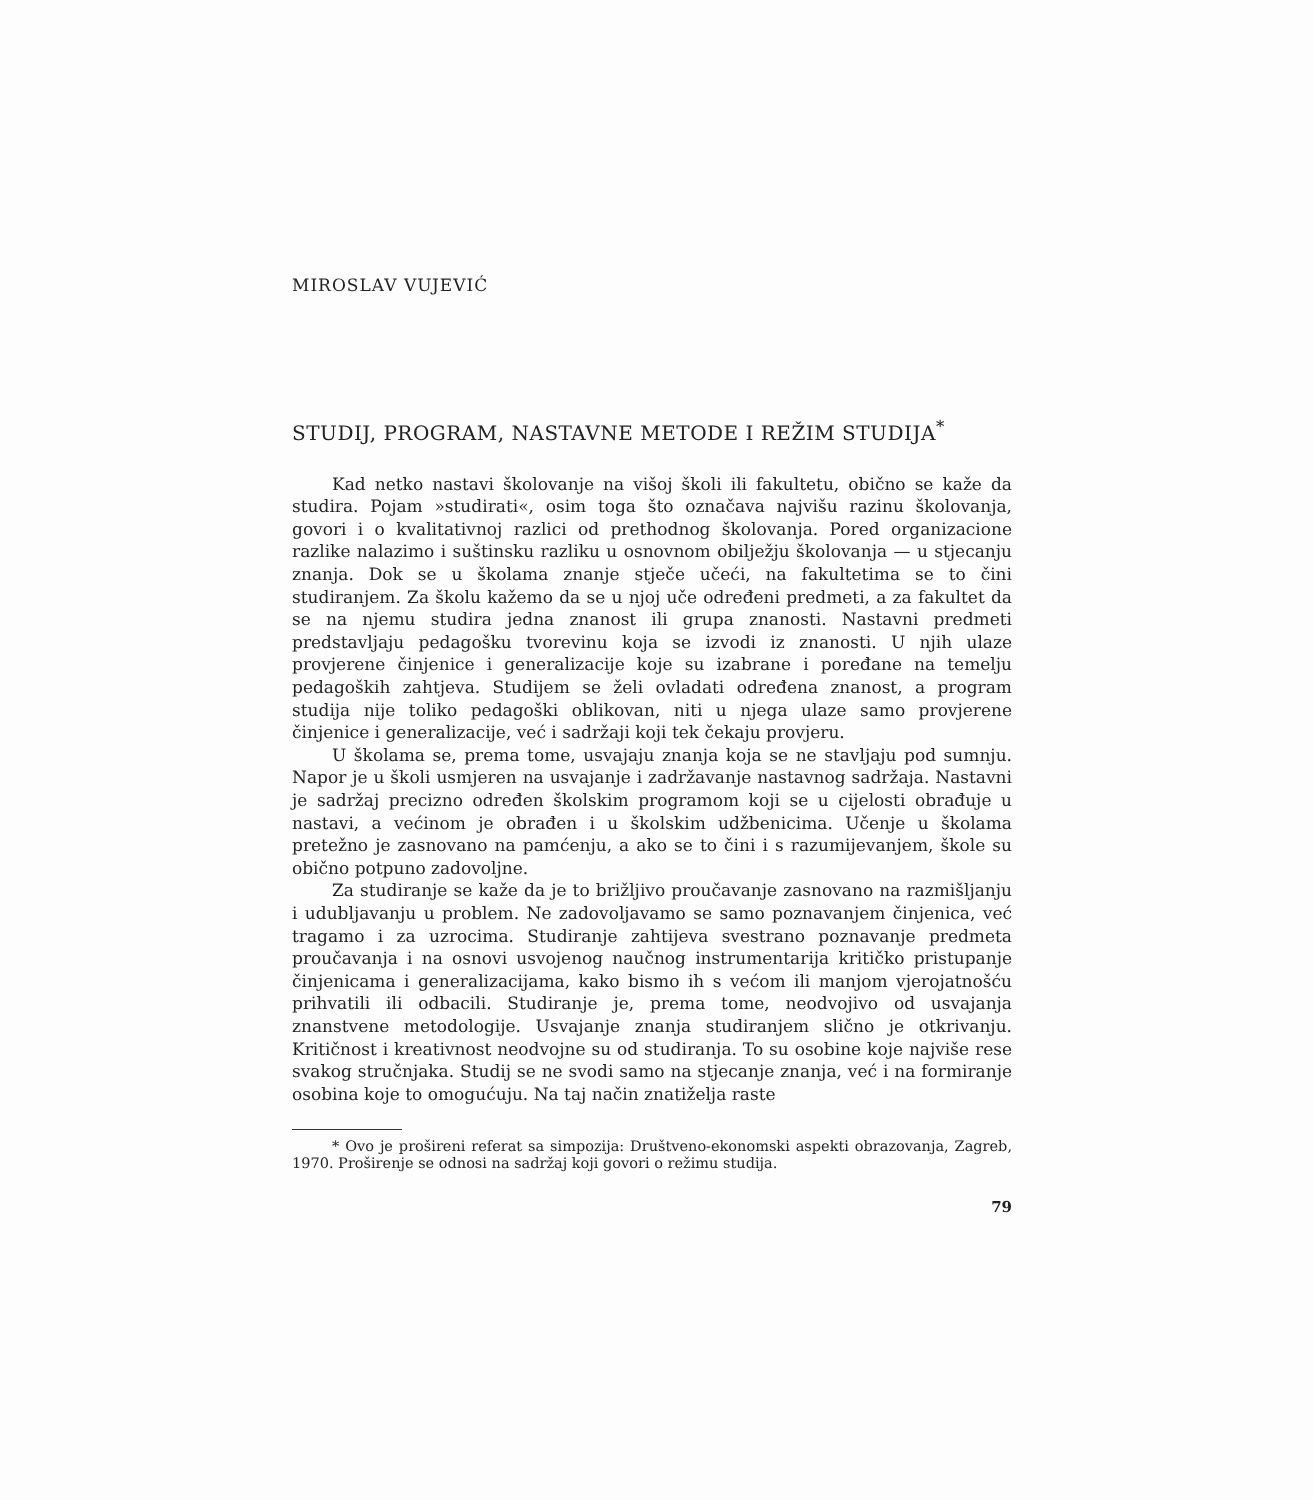MIROSLAV VUJEVIĆ
STUDIJ, PROGRAM, NASTAVNE METODE I REŽIM STUDIJA<sup>*</sup>
Kad netko nastavi školovanje na višoj školi ili fakultetu, obično se kaže da studira. Pojam »studirati«, osim toga što označava najvišu razinu školovanja, govori i o kvalitativnoj razlici od prethodnog školovanja. Pored organizacione razlike nalazimo i suštinsku razliku u osnovnom obilježju školovanja — u stjecanju znanja. Dok se u školama znanje stječe učeći, na fakultetima se to čini studiranjem. Za školu kažemo da se u njoj uče određeni predmeti, a za fakultet da se na njemu studira jedna znanost ili grupa znanosti. Nastavni predmeti predstavljaju pedagošku tvorevinu koja se izvodi iz znanosti. U njih ulaze provjerene činjenice i generalizacije koje su izabrane i poređane na temelju pedagoških zahtjeva. Studijem se želi ovladati određena znanost, a program studija nije toliko pedagoški oblikovan, niti u njega ulaze samo provjerene činjenice i generalizacije, već i sadržaji koji tek čekaju provjeru.
U školama se, prema tome, usvajaju znanja koja se ne stavljaju pod sumnju. Napor je u školi usmjeren na usvajanje i zadržavanje nastavnog sadržaja. Nastavni je sadržaj precizno određen školskim programom koji se u cijelosti obrađuje u nastavi, a većinom je obrađen i u školskim udžbenicima. Učenje u školama pretežno je zasnovano na pamćenju, a ako se to čini i s razumijevanjem, škole su obično potpuno zadovoljne.
Za studiranje se kaže da je to brižljivo proučavanje zasnovano na razmišljanju i udubljavanju u problem. Ne zadovoljavamo se samo poznavanjem činjenica, već tragamo i za uzrocima. Studiranje zahtijeva svestrano poznavanje predmeta proučavanja i na osnovi usvojenog naučnog instrumentarija kritičko pristupanje činjenicama i generalizacijama, kako bismo ih s većom ili manjom vjerojatnošću prihvatili ili odbacili. Studiranje je, prema tome, neodvojivo od usvajanja znanstvene metodologije. Usvajanje znanja studiranjem slično je otkrivanju. Kritičnost i kreativnost neodvojne su od studiranja. To su osobine koje najviše rese svakog stručnjaka. Studij se ne svodi samo na stjecanje znanja, već i na formiranje osobina koje to omogućuju. Na taj način znatiželja raste
* Ovo je prošireni referat sa simpozija: Društveno-ekonomski aspekti obrazovanja, Zagreb, 1970. Proširenje se odnosi na sadržaj koji govori o režimu studija.
79